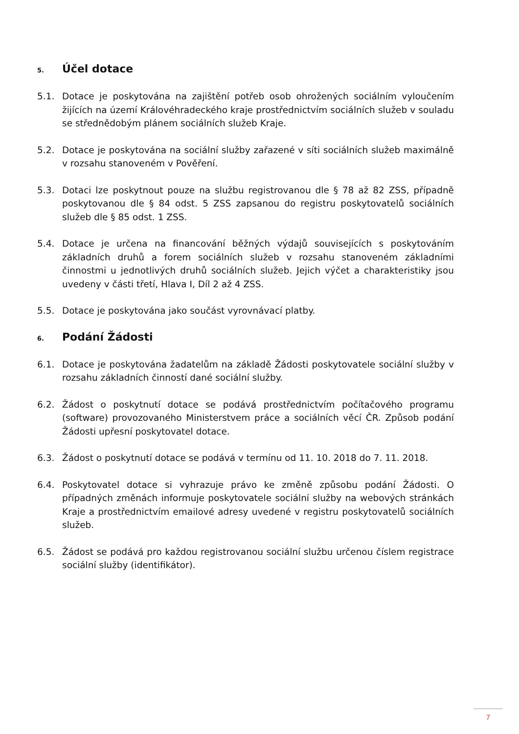5. Účel dotace
5.1. Dotace je poskytována na zajištění potřeb osob ohrožených sociálním vyloučením žijících na území Královéhradeckého kraje prostřednictvím sociálních služeb v souladu se střednědobým plánem sociálních služeb Kraje.
5.2. Dotace je poskytována na sociální služby zařazené v síti sociálních služeb maximálně v rozsahu stanoveném v Pověření.
5.3. Dotaci lze poskytnout pouze na službu registrovanou dle § 78 až 82 ZSS, případně poskytovanou dle § 84 odst. 5 ZSS zapsanou do registru poskytovatelů sociálních služeb dle § 85 odst. 1 ZSS.
5.4. Dotace je určena na financování běžných výdajů souvisejících s poskytováním základních druhů a forem sociálních služeb v rozsahu stanoveném základními činnostmi u jednotlivých druhů sociálních služeb. Jejich výčet a charakteristiky jsou uvedeny v části třetí, Hlava I, Díl 2 až 4 ZSS.
5.5. Dotace je poskytována jako součást vyrovnávací platby.
6. Podání Žádosti
6.1. Dotace je poskytována žadatelům na základě Žádosti poskytovatele sociální služby v rozsahu základních činností dané sociální služby.
6.2. Žádost o poskytnutí dotace se podává prostřednictvím počítačového programu (software) provozovaného Ministerstvem práce a sociálních věcí ČR. Způsob podání Žádosti upřesní poskytovatel dotace.
6.3. Žádost o poskytnutí dotace se podává v termínu od 11. 10. 2018 do 7. 11. 2018.
6.4. Poskytovatel dotace si vyhrazuje právo ke změně způsobu podání Žádosti. O případných změnách informuje poskytovatele sociální služby na webových stránkách Kraje a prostřednictvím emailové adresy uvedené v registru poskytovatelů sociálních služeb.
6.5. Žádost se podává pro každou registrovanou sociální službu určenou číslem registrace sociální služby (identifikátor).
7